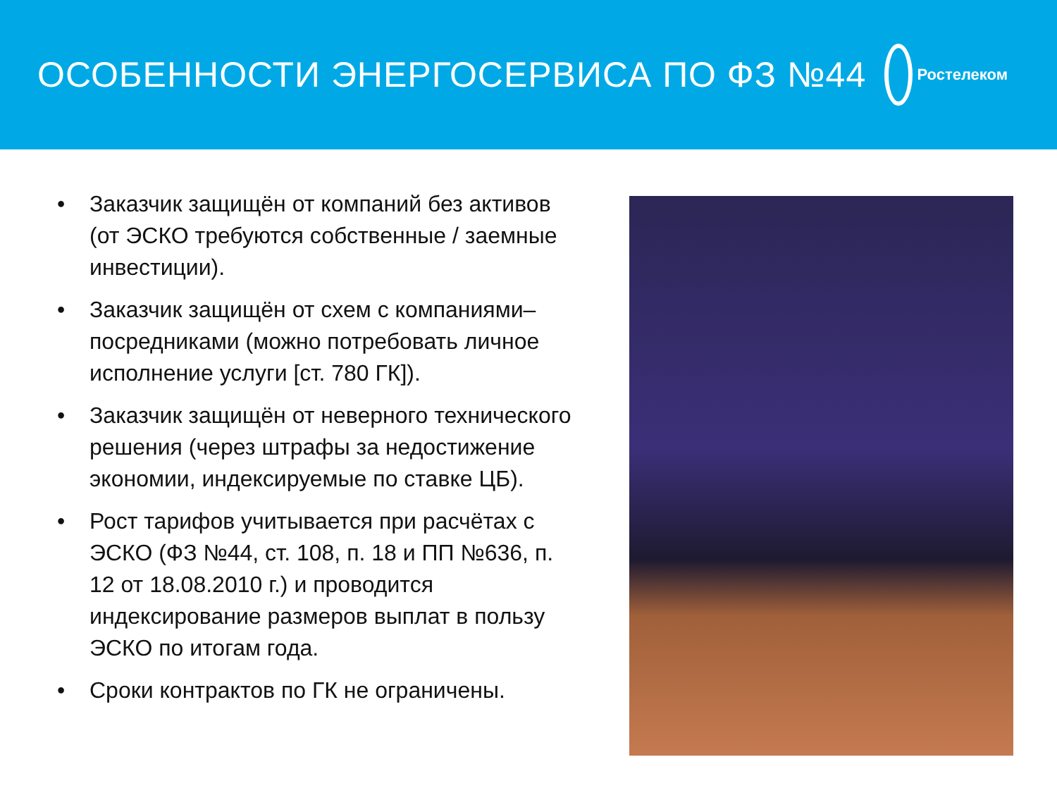ОСОБЕННОСТИ ЭНЕРГОСЕРВИСА ПО ФЗ №44
Ростелеком
• Заказчик защищён от компаний без активов (от ЭСКО требуются собственные / заемные инвестиции).
• Заказчик защищён от схем с компаниями–посредниками (можно потребовать личное исполнение услуги [ст. 780 ГК]).
• Заказчик защищён от неверного технического решения (через штрафы за недостижение экономии, индексируемые по ставке ЦБ).
• Рост тарифов учитывается при расчётах с ЭСКО (ФЗ №44, ст. 108, п. 18 и ПП №636, п. 12 от 18.08.2010 г.) и проводится индексирование размеров выплат в пользу ЭСКО по итогам года.
• Сроки контрактов по ГК не ограничены.